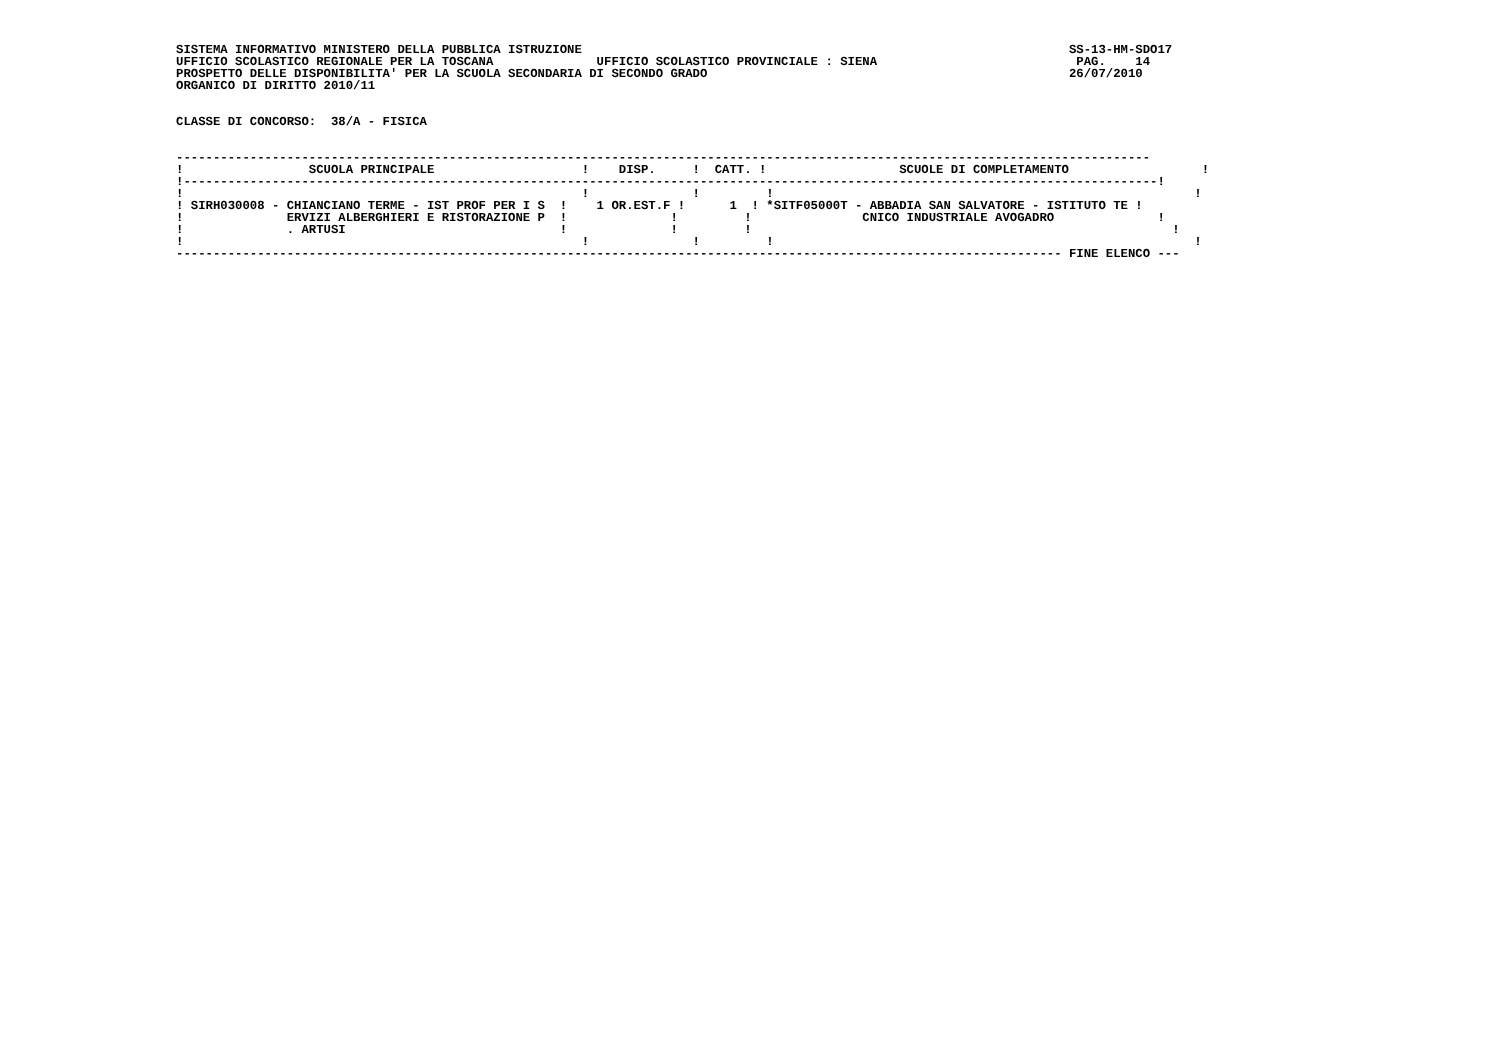SISTEMA INFORMATIVO MINISTERO DELLA PUBBLICA ISTRUZIONE                                                                  SS-13-HM-SDO17
UFFICIO SCOLASTICO REGIONALE PER LA TOSCANA              UFFICIO SCOLASTICO PROVINCIALE : SIENA                           PAG.    14
PROSPETTO DELLE DISPONIBILITA' PER LA SCUOLA SECONDARIA DI SECONDO GRADO                                                 26/07/2010
ORGANICO DI DIRITTO 2010/11


CLASSE DI CONCORSO:  38/A - FISICA


------------------------------------------------------------------------------------------------------------------------------------
!                 SCUOLA PRINCIPALE                    !    DISP.     !  CATT. !                  SCUOLE DI COMPLETAMENTO                  !
!------------------------------------------------------------------------------------------------------------------------------------!
!                                                      !              !         !                                                         !
! SIRH030008 - CHIANCIANO TERME - IST PROF PER I S  !    1 OR.EST.F !      1  ! *SITF05000T - ABBADIA SAN SALVATORE - ISTITUTO TE !
!              ERVIZI ALBERGHIERI E RISTORAZIONE P  !              !         !               CNICO INDUSTRIALE AVOGADRO              !
!              . ARTUSI                             !              !         !                                                         !
!                                                      !              !         !                                                         !
------------------------------------------------------------------------------------------------------------------------ FINE ELENCO ---